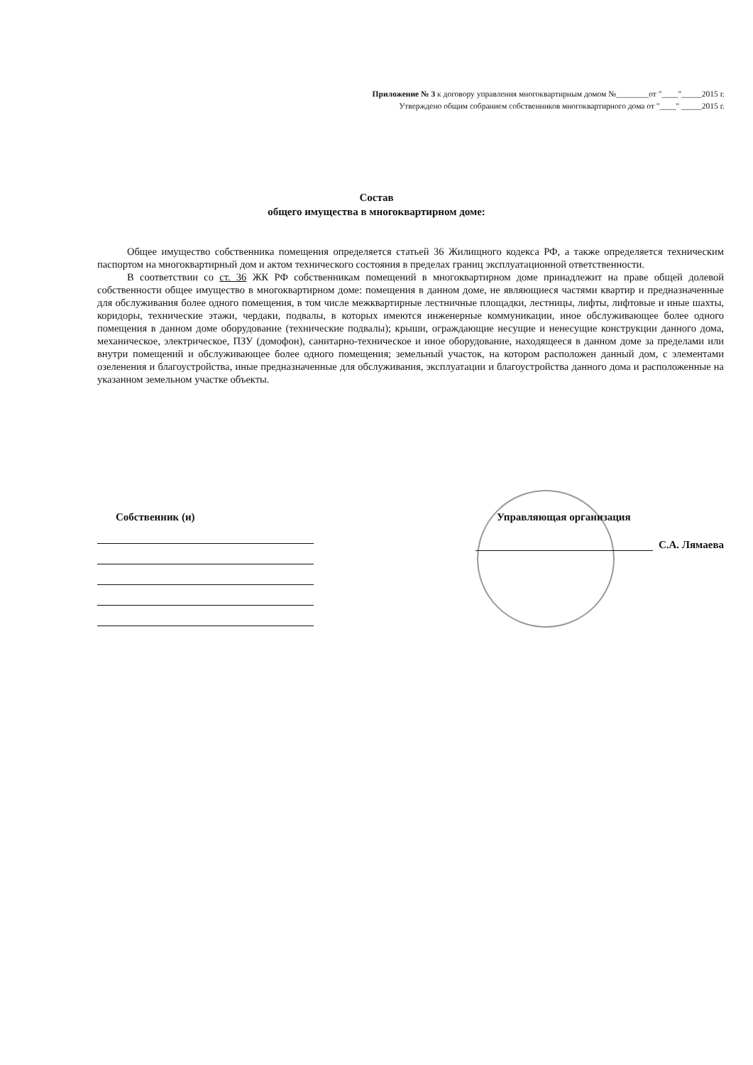Приложение № 3 к договору управления многоквартирным домом №________от "____"_____2015 г.
Утверждено общим собранием собственников многоквартирного дома от "____" _____2015 г.
Состав
общего имущества в многоквартирном доме:
Общее имущество собственника помещения определяется статьей 36 Жилищного кодекса РФ, а также определяется техническим паспортом на многоквартирный дом и актом технического состояния в пределах границ эксплуатационной ответственности.
В соответствии со ст. 36 ЖК РФ собственникам помещений в многоквартирном доме принадлежит на праве общей долевой собственности общее имущество в многоквартирном доме: помещения в данном доме, не являющиеся частями квартир и предназначенные для обслуживания более одного помещения, в том числе межквартирные лестничные площадки, лестницы, лифты, лифтовые и иные шахты, коридоры, технические этажи, чердаки, подвалы, в которых имеются инженерные коммуникации, иное обслуживающее более одного помещения в данном доме оборудование (технические подвалы); крыши, ограждающие несущие и ненесущие конструкции данного дома, механическое, электрическое, ПЗУ (домофон), санитарно-техническое и иное оборудование, находящееся в данном доме за пределами или внутри помещений и обслуживающее более одного помещения; земельный участок, на котором расположен данный дом, с элементами озеленения и благоустройства, иные предназначенные для обслуживания, эксплуатации и благоустройства данного дома и расположенные на указанном земельном участке объекты.
Собственник (и) Управляющая организация
С.А. Лямаева